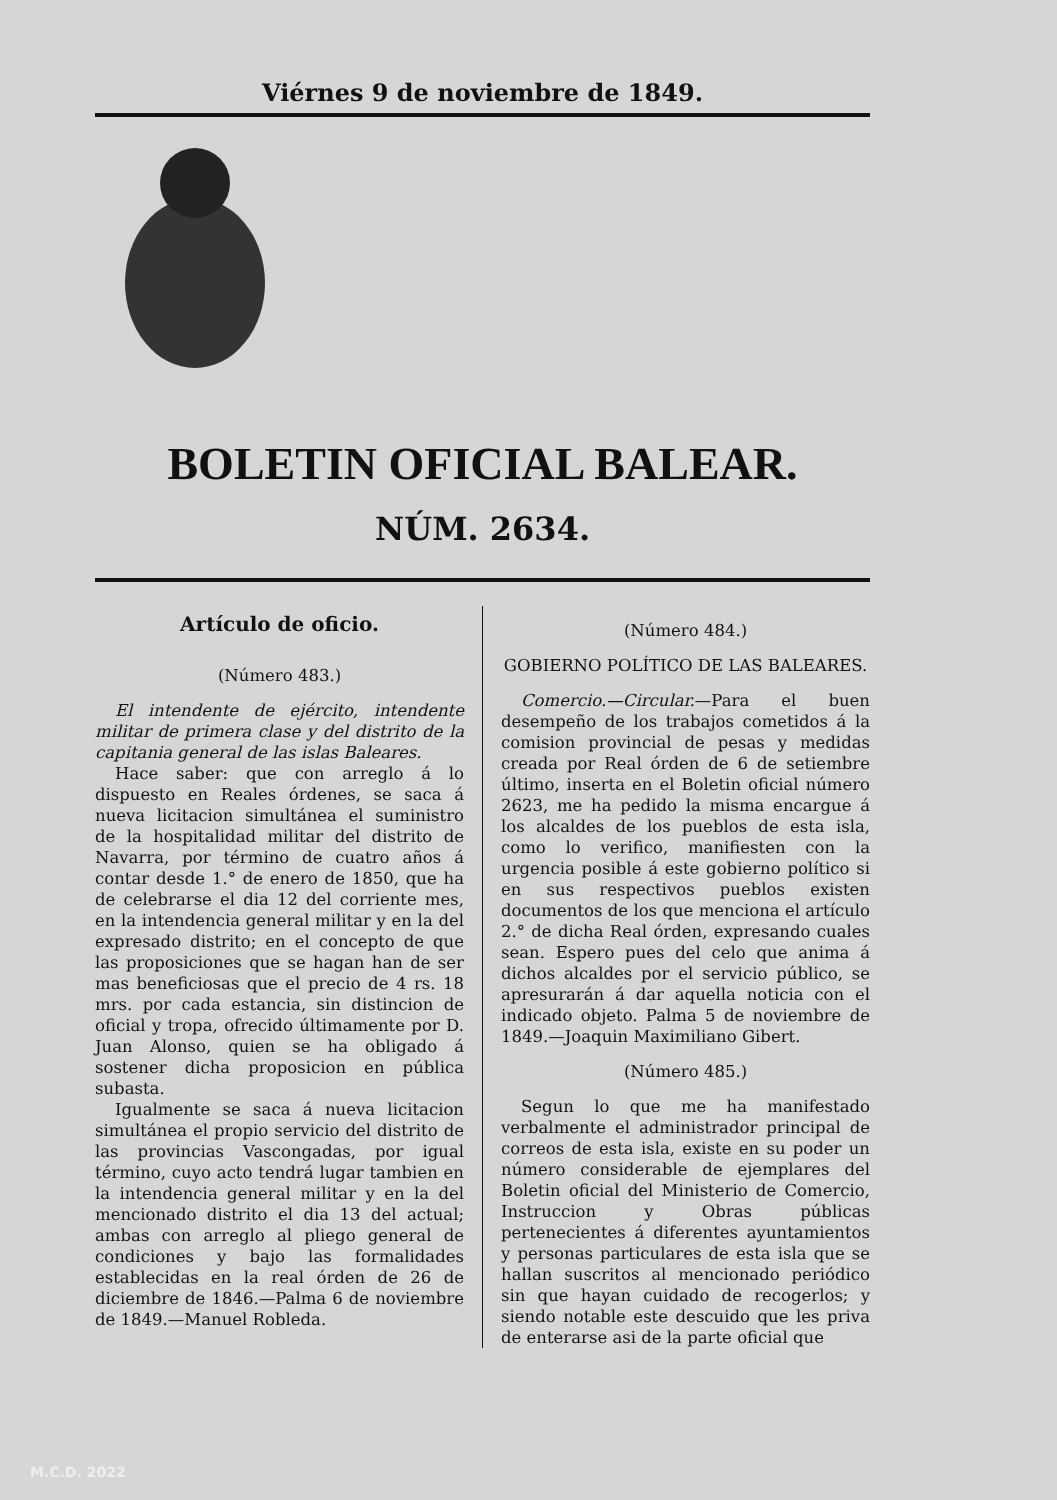Viérnes 9 de noviembre de 1849.
BOLETIN OFICIAL BALEAR.
NÚM. 2634.
Artículo de oficio.
(Número 483.)
El intendente de ejército, intendente militar de primera clase y del distrito de la capitania general de las islas Baleares.
Hace saber: que con arreglo á lo dispuesto en Reales órdenes, se saca á nueva licitacion simultánea el suministro de la hospitalidad militar del distrito de Navarra, por término de cuatro años á contar desde 1.° de enero de 1850, que ha de celebrarse el dia 12 del corriente mes, en la intendencia general militar y en la del expresado distrito; en el concepto de que las proposiciones que se hagan han de ser mas beneficiosas que el precio de 4 rs. 18 mrs. por cada estancia, sin distincion de oficial y tropa, ofrecido últimamente por D. Juan Alonso, quien se ha obligado á sostener dicha proposicion en pública subasta.
Igualmente se saca á nueva licitacion simultánea el propio servicio del distrito de las provincias Vascongadas, por igual término, cuyo acto tendrá lugar tambien en la intendencia general militar y en la del mencionado distrito el dia 13 del actual; ambas con arreglo al pliego general de condiciones y bajo las formalidades establecidas en la real órden de 26 de diciembre de 1846.—Palma 6 de noviembre de 1849.—Manuel Robleda.
(Número 484.)
GOBIERNO POLÍTICO DE LAS BALEARES.
Comercio.—Circular.—Para el buen desempeño de los trabajos cometidos á la comision provincial de pesas y medidas creada por Real órden de 6 de setiembre último, inserta en el Boletin oficial número 2623, me ha pedido la misma encargue á los alcaldes de los pueblos de esta isla, como lo verifico, manifiesten con la urgencia posible á este gobierno político si en sus respectivos pueblos existen documentos de los que menciona el artículo 2.° de dicha Real órden, expresando cuales sean. Espero pues del celo que anima á dichos alcaldes por el servicio público, se apresurarán á dar aquella noticia con el indicado objeto. Palma 5 de noviembre de 1849.—Joaquin Maximiliano Gibert.
(Número 485.)
Segun lo que me ha manifestado verbalmente el administrador principal de correos de esta isla, existe en su poder un número considerable de ejemplares del Boletin oficial del Ministerio de Comercio, Instruccion y Obras públicas pertenecientes á diferentes ayuntamientos y personas particulares de esta isla que se hallan suscritos al mencionado periódico sin que hayan cuidado de recogerlos; y siendo notable este descuido que les priva de enterarse asi de la parte oficial que
M.C.D. 2022